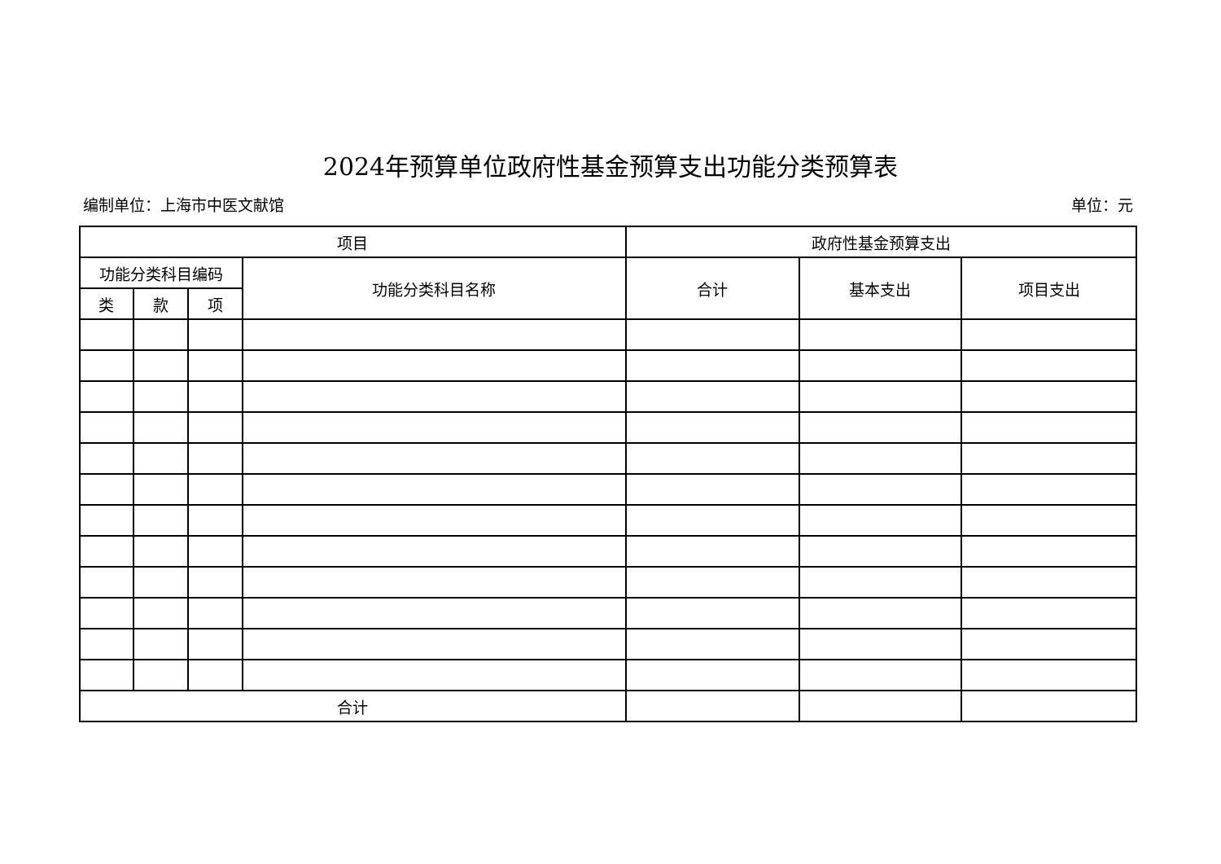2024年预算单位政府性基金预算支出功能分类预算表
编制单位：上海市中医文献馆 单位：元
| 项目 | | | | 政府性基金预算支出 | | |
| --- | --- | --- | --- | --- | --- | --- |
| 功能分类科目编码 | | | 功能分类科目名称 | 合计 | 基本支出 | 项目支出 |
| 类 | 款 | 项 | | | | |
| 合计 | | | | | | |